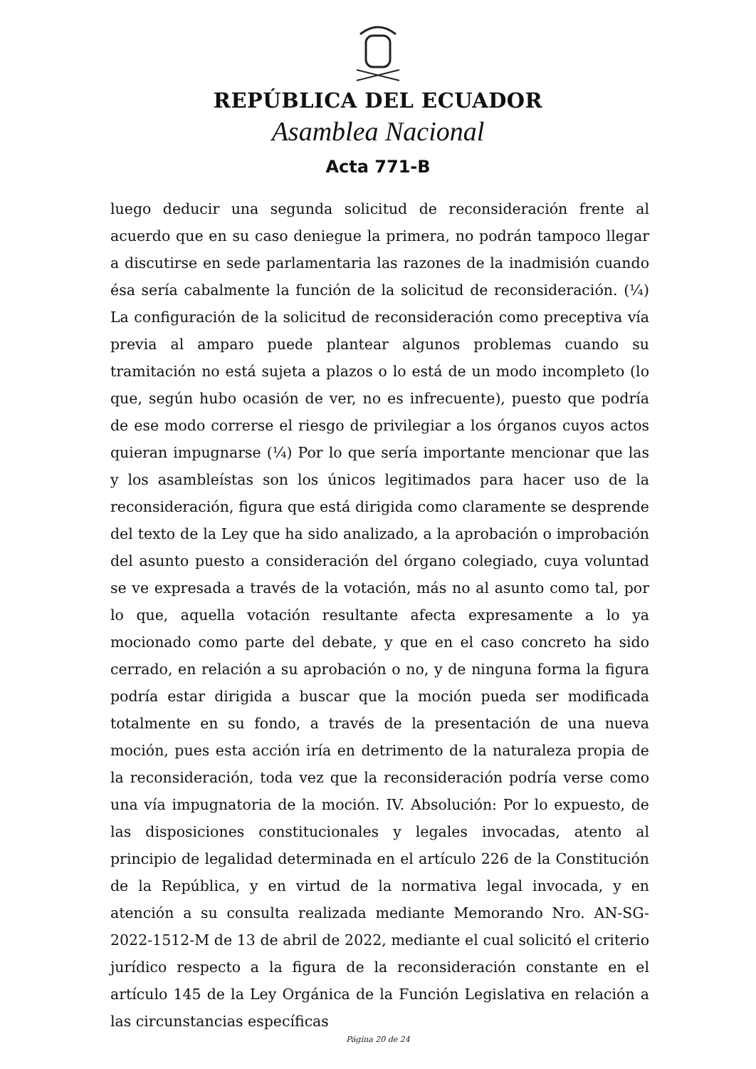REPÚBLICA DEL ECUADOR
Asamblea Nacional
Acta 771-B
luego deducir una segunda solicitud de reconsideración frente al acuerdo que en su caso deniegue la primera, no podrán tampoco llegar a discutirse en sede parlamentaria las razones de la inadmisión cuando ésa sería cabalmente la función de la solicitud de reconsideración. (¼) La configuración de la solicitud de reconsideración como preceptiva vía previa al amparo puede plantear algunos problemas cuando su tramitación no está sujeta a plazos o lo está de un modo incompleto (lo que, según hubo ocasión de ver, no es infrecuente), puesto que podría de ese modo correrse el riesgo de privilegiar a los órganos cuyos actos quieran impugnarse (¼) Por lo que sería importante mencionar que las y los asambleístas son los únicos legitimados para hacer uso de la reconsideración, figura que está dirigida como claramente se desprende del texto de la Ley que ha sido analizado, a la aprobación o improbación del asunto puesto a consideración del órgano colegiado, cuya voluntad se ve expresada a través de la votación, más no al asunto como tal, por lo que, aquella votación resultante afecta expresamente a lo ya mocionado como parte del debate, y que en el caso concreto ha sido cerrado, en relación a su aprobación o no, y de ninguna forma la figura podría estar dirigida a buscar que la moción pueda ser modificada totalmente en su fondo, a través de la presentación de una nueva moción, pues esta acción iría en detrimento de la naturaleza propia de la reconsideración, toda vez que la reconsideración podría verse como una vía impugnatoria de la moción. IV. Absolución: Por lo expuesto, de las disposiciones constitucionales y legales invocadas, atento al principio de legalidad determinada en el artículo 226 de la Constitución de la República, y en virtud de la normativa legal invocada, y en atención a su consulta realizada mediante Memorando Nro. AN-SG-2022-1512-M de 13 de abril de 2022, mediante el cual solicitó el criterio jurídico respecto a la figura de la reconsideración constante en el artículo 145 de la Ley Orgánica de la Función Legislativa en relación a las circunstancias específicas
Página 20 de 24